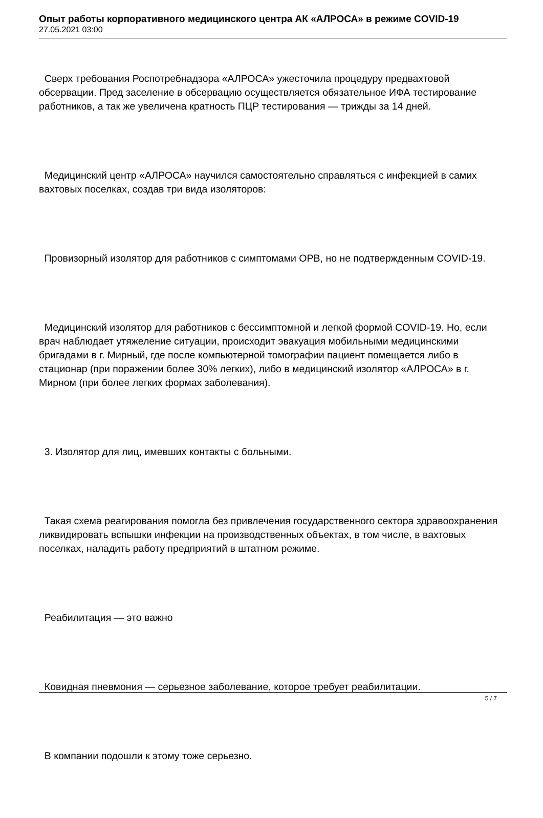Опыт работы корпоративного медицинского центра АК «АЛРОСА» в режиме COVID-19
27.05.2021 03:00
Сверх требования Роспотребнадзора «АЛРОСА» ужесточила процедуру предвахтовой обсервации. Пред заселение в обсервацию осуществляется обязательное ИФА тестирование работников, а так же увеличена кратность ПЦР тестирования — трижды за 14 дней.
Медицинский центр «АЛРОСА» научился самостоятельно справляться с инфекцией в самих вахтовых поселках, создав три вида изоляторов:
Провизорный изолятор для работников с симптомами ОРВ, но не подтвержденным COVID-19.
Медицинский изолятор для работников с бессимптомной и легкой формой COVID-19. Но, если врач наблюдает утяжеление ситуации, происходит эвакуация мобильными медицинскими бригадами в г. Мирный, где после компьютерной томографии пациент помещается либо в стационар (при поражении более 30% легких), либо в медицинский изолятор «АЛРОСА» в г. Мирном (при более легких формах заболевания).
3. Изолятор для лиц, имевших контакты с больными.
Такая схема реагирования помогла без привлечения государственного сектора здравоохранения ликвидировать вспышки инфекции на производственных объектах, в том числе, в вахтовых поселках, наладить работу предприятий в штатном режиме.
Реабилитация — это важно
Ковидная пневмония — серьезное заболевание, которое требует реабилитации.
В компании подошли к этому тоже серьезно.
5 / 7